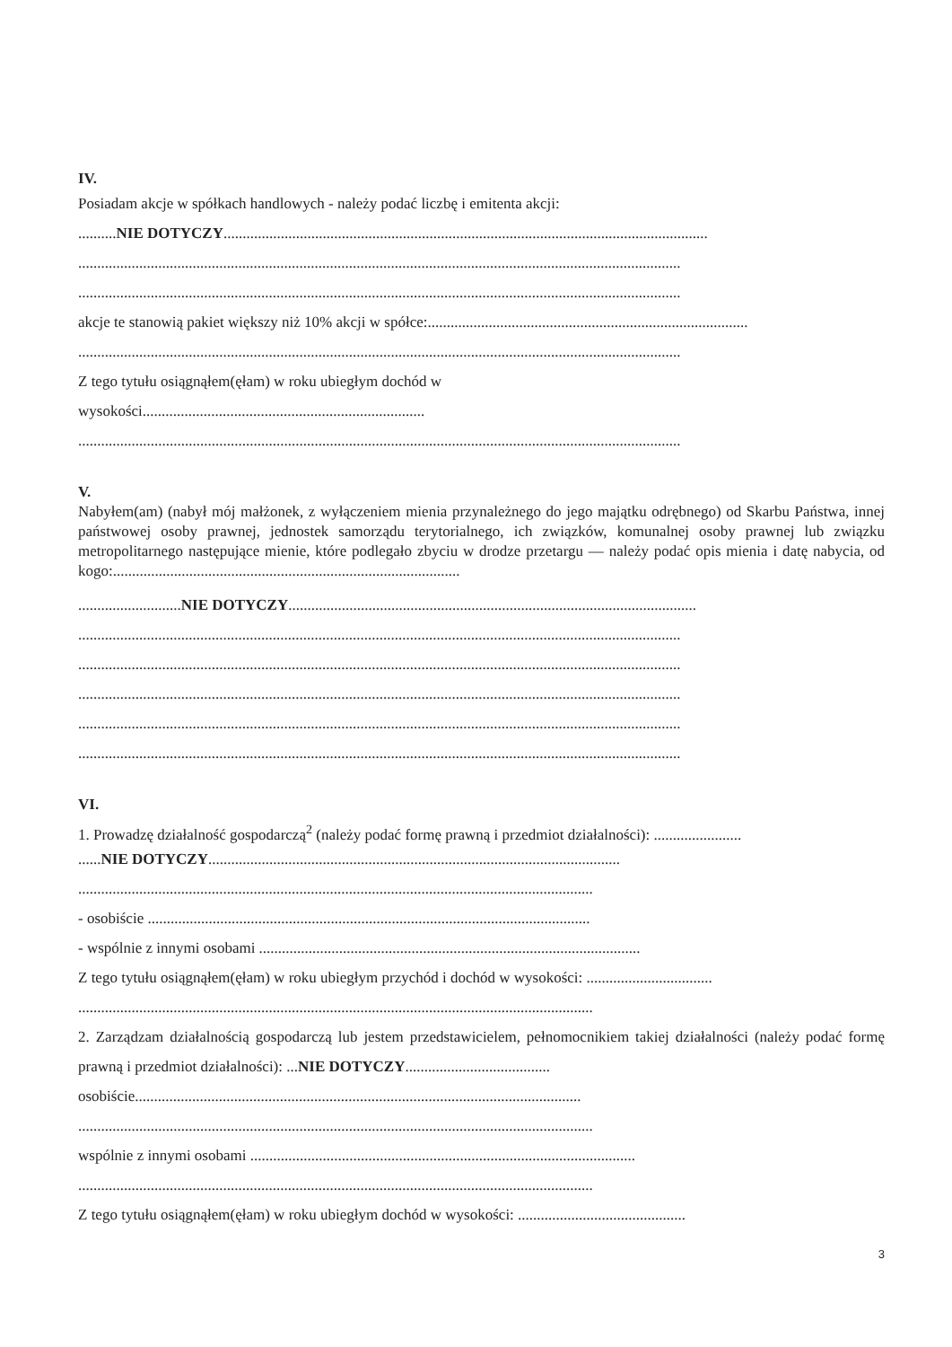IV.
Posiadam akcje w spółkach handlowych - należy podać liczbę i emitenta akcji:
..........NIE DOTYCZY...............................................................................................................................
..............................................................................................................................................................
..............................................................................................................................................................
akcje te stanowią pakiet większy niż 10% akcji w spółce:....................................................................................
..............................................................................................................................................................
Z tego tytułu osiągnąłem(ęłam) w roku ubiegłym dochód w
wysokości..........................................................................
..............................................................................................................................................................
V.
Nabyłem(am) (nabył mój małżonek, z wyłączeniem mienia przynależnego do jego majątku odrębnego) od Skarbu Państwa, innej państwowej osoby prawnej, jednostek samorządu terytorialnego, ich związków, komunalnej osoby prawnej lub związku metropolitarnego następujące mienie, które podlegało zbyciu w drodze przetargu — należy podać opis mienia i datę nabycia, od kogo:...........................................................................................
...........................NIE DOTYCZY...........................................................................................................
..............................................................................................................................................................
..............................................................................................................................................................
..............................................................................................................................................................
..............................................................................................................................................................
..............................................................................................................................................................
VI.
1. Prowadzę działalność gospodarczą<sup>2</sup> (należy podać formę prawną i przedmiot działalności): .......................
......NIE DOTYCZY............................................................................................................
.......................................................................................................................................
- osobiście ....................................................................................................................
- wspólnie z innymi osobami ....................................................................................................
Z tego tytułu osiągnąłem(ęłam) w roku ubiegłym przychód i dochód w wysokości: .................................
.......................................................................................................................................
2. Zarządzam działalnością gospodarczą lub jestem przedstawicielem, pełnomocnikiem takiej działalności (należy podać formę prawną i przedmiot działalności): ...NIE DOTYCZY......................................
osobiście.....................................................................................................................
.......................................................................................................................................
wspólnie z innymi osobami .....................................................................................................
.......................................................................................................................................
Z tego tytułu osiągnąłem(ęłam) w roku ubiegłym dochód w wysokości: ............................................
3